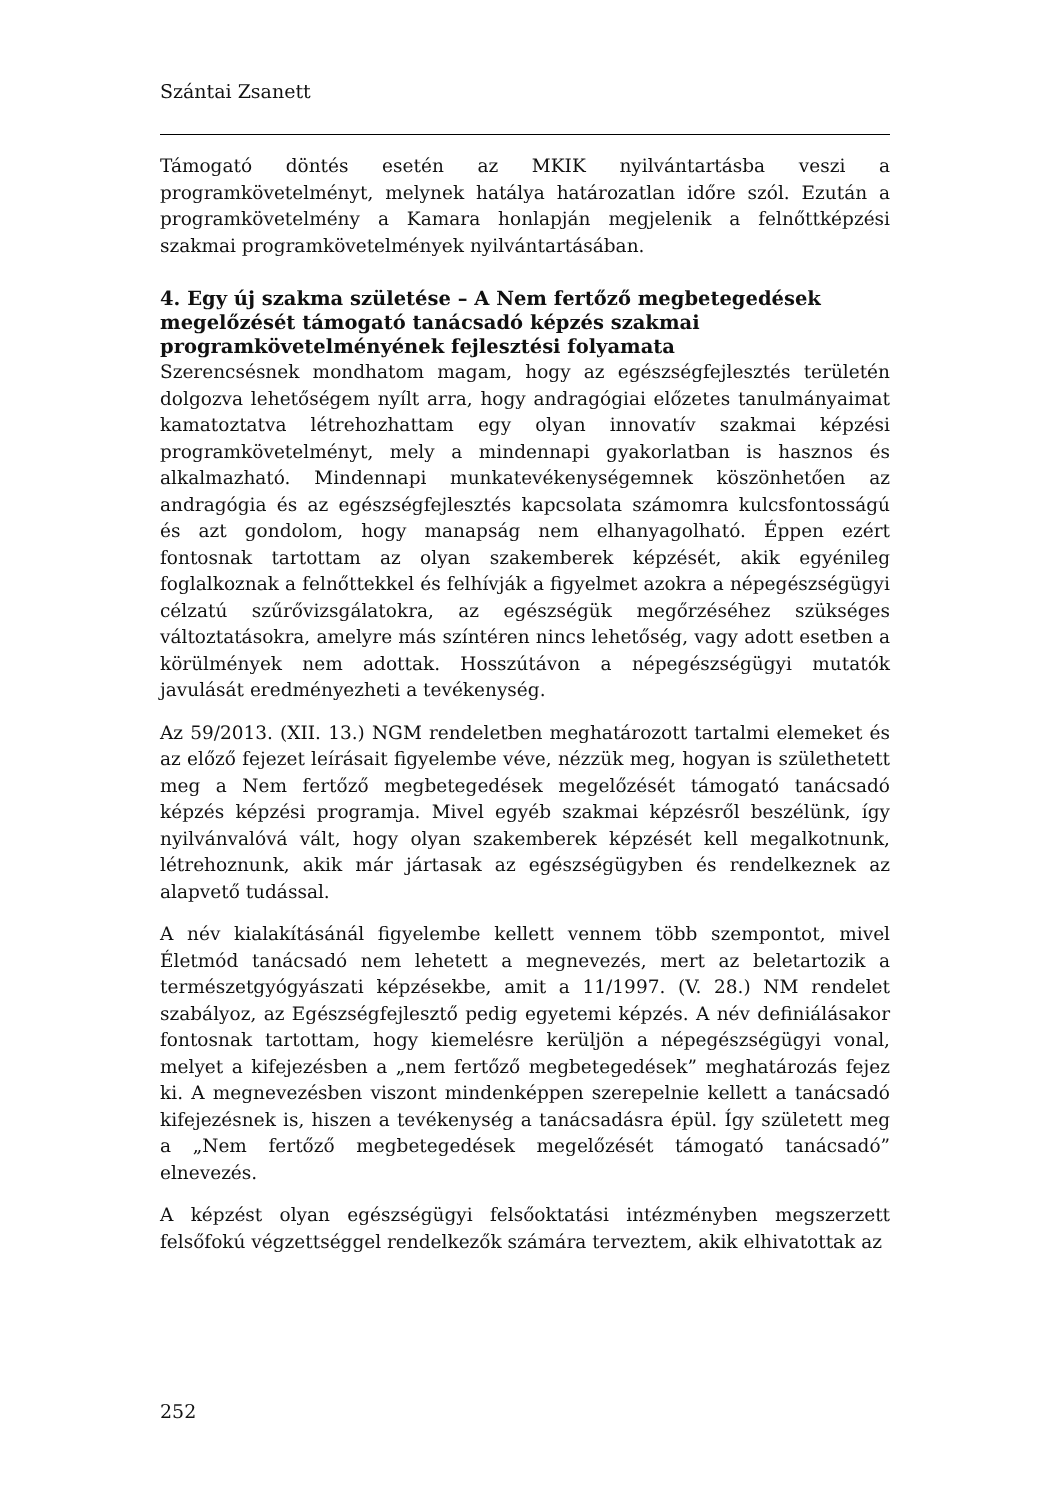Szántai Zsanett
Támogató döntés esetén az MKIK nyilvántartásba veszi a programkövetelményt, melynek hatálya határozatlan időre szól. Ezután a programkövetelmény a Kamara honlapján megjelenik a felnőttképzési szakmai programkövetelmények nyilvántartásában.
4. Egy új szakma születése – A Nem fertőző megbetegedések megelőzését támogató tanácsadó képzés szakmai programkövetelményének fejlesztési folyamata
Szerencsésnek mondhatom magam, hogy az egészségfejlesztés területén dolgozva lehetőségem nyílt arra, hogy andragógiai előzetes tanulmányaimat kamatoztatva létrehozhattam egy olyan innovatív szakmai képzési programkövetelményt, mely a mindennapi gyakorlatban is hasznos és alkalmazható. Mindennapi munkatevékenységemnek köszönhetően az andragógia és az egészségfejlesztés kapcsolata számomra kulcsfontosságú és azt gondolom, hogy manapság nem elhanyagolható. Éppen ezért fontosnak tartottam az olyan szakemberek képzését, akik egyénileg foglalkoznak a felnőttekkel és felhívják a figyelmet azokra a népegészségügyi célzatú szűrővizsgálatokra, az egészségük megőrzéséhez szükséges változtatásokra, amelyre más színtéren nincs lehetőség, vagy adott esetben a körülmények nem adottak. Hosszútávon a népegészségügyi mutatók javulását eredményezheti a tevékenység.
Az 59/2013. (XII. 13.) NGM rendeletben meghatározott tartalmi elemeket és az előző fejezet leírásait figyelembe véve, nézzük meg, hogyan is születhetett meg a Nem fertőző megbetegedések megelőzését támogató tanácsadó képzés képzési programja. Mivel egyéb szakmai képzésről beszélünk, így nyilvánvalóvá vált, hogy olyan szakemberek képzését kell megalkotnunk, létrehoznunk, akik már jártasak az egészségügyben és rendelkeznek az alapvető tudással.
A név kialakításánál figyelembe kellett vennem több szempontot, mivel Életmód tanácsadó nem lehetett a megnevezés, mert az beletartozik a természetgyógyászati képzésekbe, amit a 11/1997. (V. 28.) NM rendelet szabályoz, az Egészségfejlesztő pedig egyetemi képzés. A név definiálásakor fontosnak tartottam, hogy kiemelésre kerüljön a népegészségügyi vonal, melyet a kifejezésben a „nem fertőző megbetegedések” meghatározás fejez ki. A megnevezésben viszont mindenképpen szerepelnie kellett a tanácsadó kifejezésnek is, hiszen a tevékenység a tanácsadásra épül. Így született meg a „Nem fertőző megbetegedések megelőzését támogató tanácsadó” elnevezés.
A képzést olyan egészségügyi felsőoktatási intézményben megszerzett felsőfokú végzettséggel rendelkezők számára terveztem, akik elhivatottak az
252